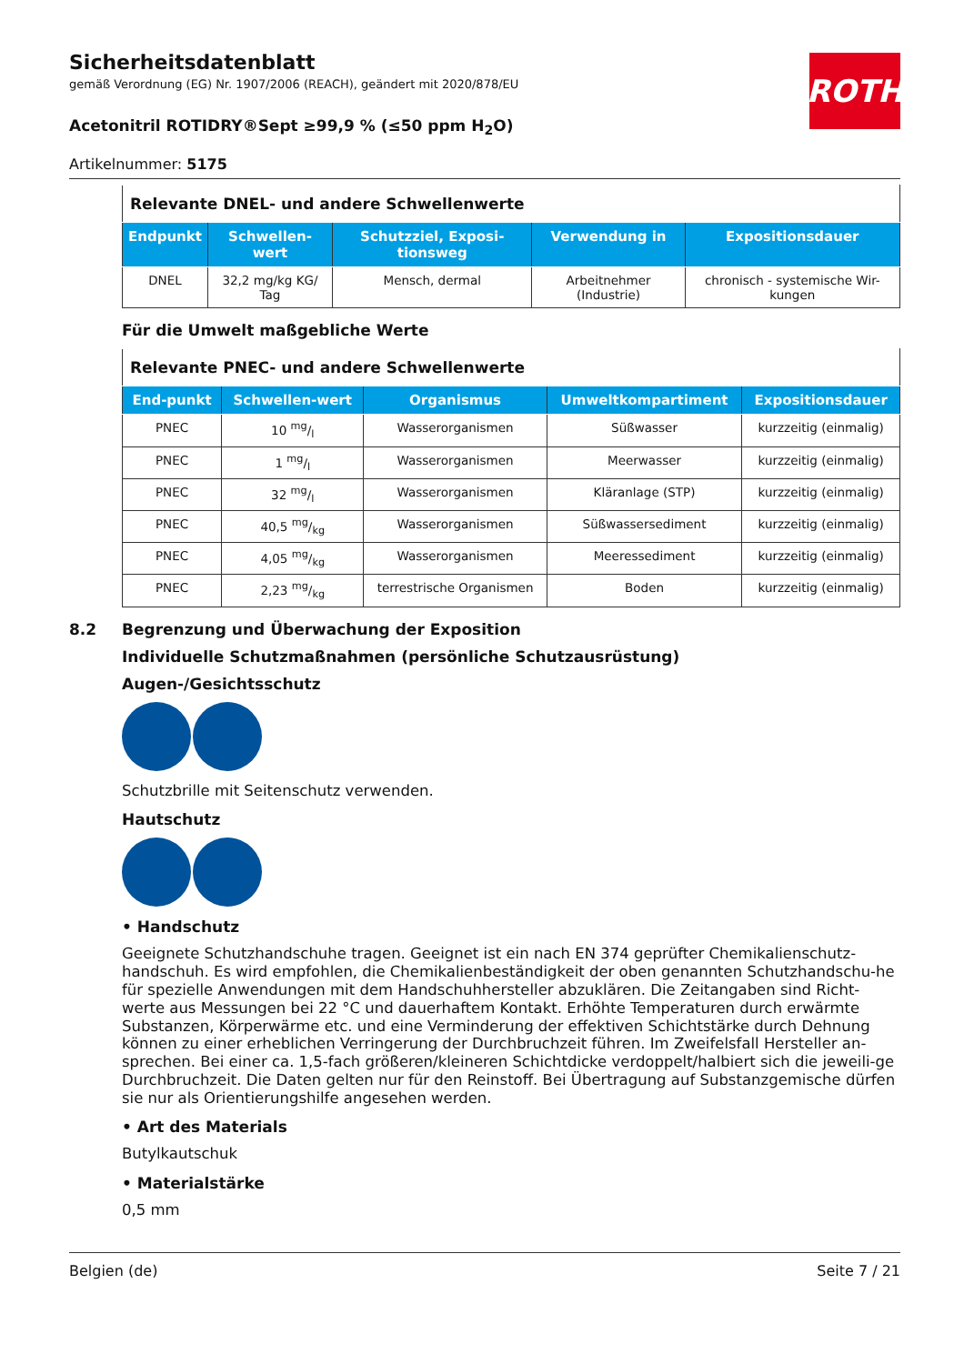ROTH
Sicherheitsdatenblatt
gemäß Verordnung (EG) Nr. 1907/2006 (REACH), geändert mit 2020/878/EU
Acetonitril ROTIDRY®Sept ≥99,9 % (≤50 ppm H<sub>2</sub>O)
Artikelnummer: 5175
| Relevante DNEL- und andere Schwellenwerte | | | | |
| --- | --- | --- | --- | --- |
| Endpunkt | Schwellen-wert | Schutzziel, Exposi-tionsweg | Verwendung in | Expositionsdauer |
| DNEL | 32,2 mg/kg KG/ Tag | Mensch, dermal | Arbeitnehmer (Industrie) | chronisch - systemische Wir-kungen |
Für die Umwelt maßgebliche Werte
| Relevante PNEC- und andere Schwellenwerte | | | | |
| --- | --- | --- | --- | --- |
| End-punkt | Schwellen-wert | Organismus | Umweltkompartiment | Expositionsdauer |
| PNEC | 10 mg/l | Wasserorganismen | Süßwasser | kurzzeitig (einmalig) |
| PNEC | 1 mg/l | Wasserorganismen | Meerwasser | kurzzeitig (einmalig) |
| PNEC | 32 mg/l | Wasserorganismen | Kläranlage (STP) | kurzzeitig (einmalig) |
| PNEC | 40,5 mg/kg | Wasserorganismen | Süßwassersediment | kurzzeitig (einmalig) |
| PNEC | 4,05 mg/kg | Wasserorganismen | Meeressediment | kurzzeitig (einmalig) |
| PNEC | 2,23 mg/kg | terrestrische Organismen | Boden | kurzzeitig (einmalig) |
8.2 Begrenzung und Überwachung der Exposition
Individuelle Schutzmaßnahmen (persönliche Schutzausrüstung)
Augen-/Gesichtsschutz
Schutzbrille mit Seitenschutz verwenden.
Hautschutz
• Handschutz
Geeignete Schutzhandschuhe tragen. Geeignet ist ein nach EN 374 geprüfter Chemikalienschutz-handschuh. Es wird empfohlen, die Chemikalienbeständigkeit der oben genannten Schutzhandschu-he für spezielle Anwendungen mit dem Handschuhhersteller abzuklären. Die Zeitangaben sind Richt-werte aus Messungen bei 22 °C und dauerhaftem Kontakt. Erhöhte Temperaturen durch erwärmte Substanzen, Körperwärme etc. und eine Verminderung der effektiven Schichtstärke durch Dehnung können zu einer erheblichen Verringerung der Durchbruchzeit führen. Im Zweifelsfall Hersteller an-sprechen. Bei einer ca. 1,5-fach größeren/kleineren Schichtdicke verdoppelt/halbiert sich die jeweili-ge Durchbruchzeit. Die Daten gelten nur für den Reinstoff. Bei Übertragung auf Substanzgemische dürfen sie nur als Orientierungshilfe angesehen werden.
• Art des Materials
Butylkautschuk
• Materialstärke
0,5 mm
Belgien (de) Seite 7 / 21